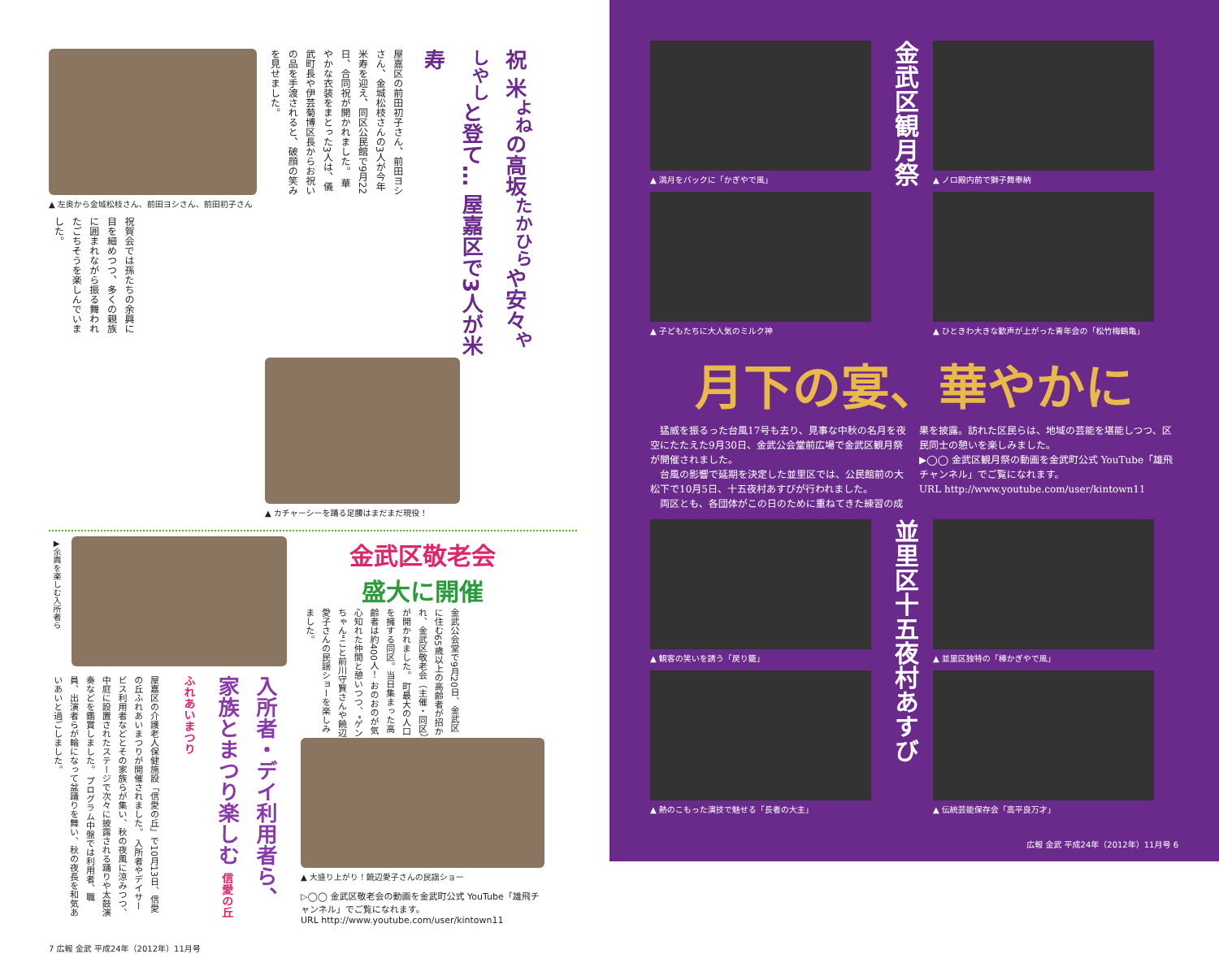▲ 左奥から金城松枝さん、前田ヨシさん、前田初子さん
祝賀会では孫たちの余興に目を細めつつ、多くの親族に囲まれながら振る舞われたごちそうを楽しんでいました。
屋嘉区の前田初子さん、前田ヨシさん、金城松枝さんの3人が今年米寿を迎え、同区公民館で9月22日、合同祝が開かれました。 華やかな衣装をまとった3人は、儀武町長や伊芸菊博区長からお祝いの品を手渡されると、破顔の笑みを見せました。
祝 米<sup>よね</sup>の高坂<sup>たかひら</sup>や安々<sup>やしやし</sup>と登て… 屋嘉区で3人が米寿
▲ カチャーシーを踊る足腰はまだまだ現役！
▶余興を楽しむ入所者ら
屋嘉区の介護老人保健施設「信愛の丘」で10月13日、信愛の丘ふれあいまつりが開催されました。 入所者やデイサービス利用者などとその家族らが集い、秋の夜風に涼みつつ、中庭に設置されたステージで次々に披露される踊りや太鼓演奏などを鑑賞しました。 プログラム中盤では利用者、職員、出演者らが輪になって盆踊りを舞い、秋の夜長を和気あいあいと過ごしました。
入所者・デイ利用者ら、家族とまつり楽しむ 信愛の丘ふれあいまつり
金武区敬老会
盛大に開催
金武公会堂で9月20日、金武区に住む65歳以上の高齢者が招かれ、金武区敬老会（主催・同区）が開かれました。 町最大の人口を擁する同区。当日集まった高齢者は約400人！ おのおのが気心知れた仲間と憩いつつ、"ゲンちゃん"こと前川守賢さんや饒辺愛子さんの民謡ショーを楽しみました。
▲ 大盛り上がり！饒辺愛子さんの民謡ショー
▷◯◯ 金武区敬老会の動画を金武町公式 YouTube「雄飛チャンネル」でご覧になれます。
URL http://www.youtube.com/user/kintown11
7 広報 金武 平成24年（2012年）11月号
▲ 満月をバックに「かぎやで風」
▲ 子どもたちに大人気のミルク神
金武区観月祭
▲ ノロ殿内前で獅子舞奉納
▲ ひときわ大きな歓声が上がった青年会の「松竹梅鶴亀」
月下の宴、華やかに
　猛威を振るった台風17号も去り、見事な中秋の名月を夜空にたたえた9月30日、金武公会堂前広場で金武区観月祭が開催されました。
　台風の影響で延期を決定した並里区では、公民館前の大松下で10月5日、十五夜村あすびが行われました。
　両区とも、各団体がこの日のために重ねてきた練習の成果を披露。訪れた区民らは、地域の芸能を堪能しつつ、区民同士の憩いを楽しみました。
▶◯◯ 金武区観月祭の動画を金武町公式 YouTube「雄飛チャンネル」でご覧になれます。
URL http://www.youtube.com/user/kintown11
▲ 観客の笑いを誘う「戻り籠」
▲ 熱のこもった演技で魅せる「長者の大主」
並里区十五夜村あすび
▲ 並里区独特の「棒かぎやで風」
▲ 伝統芸能保存会「高平良万才」
広報 金武 平成24年（2012年）11月号 6